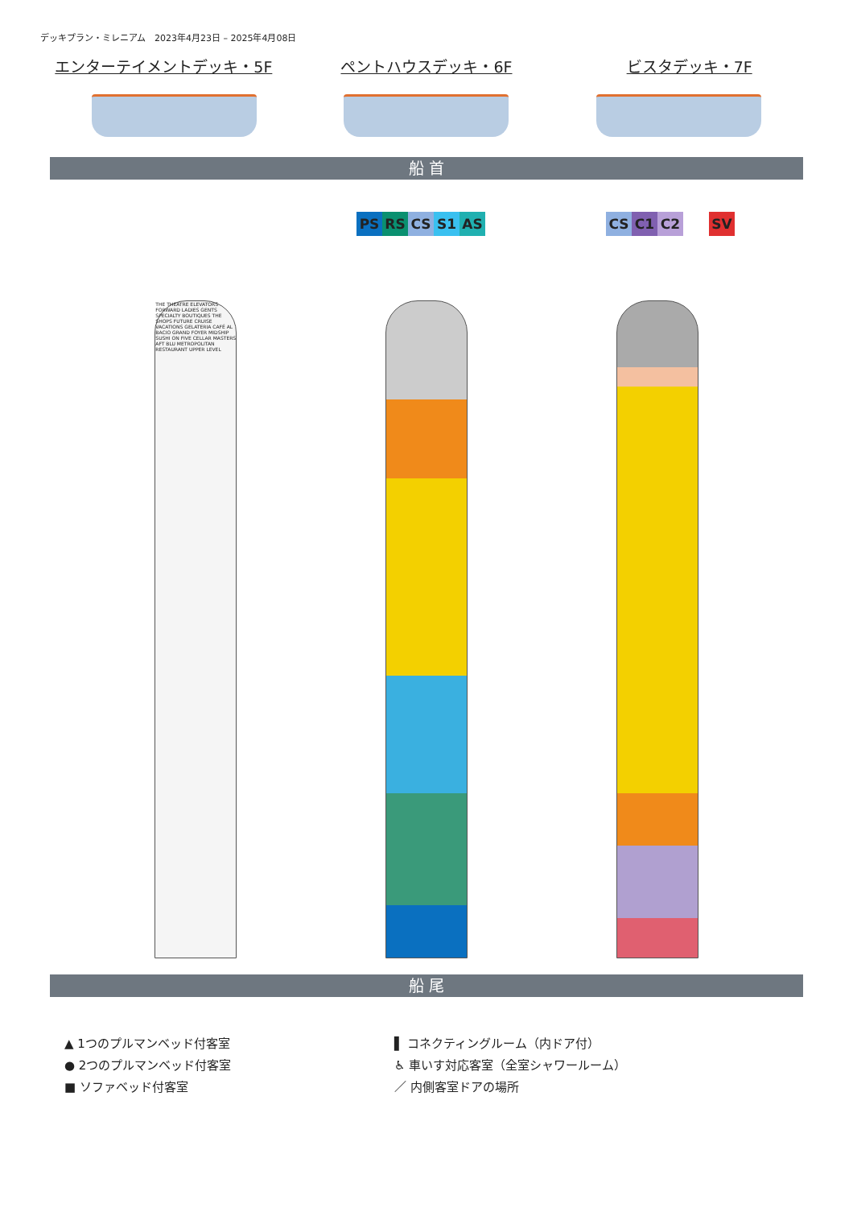デッキプラン・ミレニアム　2023年4月23日 – 2025年4月08日
エンターテイメントデッキ・5F ペントハウスデッキ・6F ビスタデッキ・7F
船 首
PS RS CS S1 AS CS C1 C2 SV
THE THEATRE ELEVATORS FORWARD LADIES GENTS SPECIALTY BOUTIQUES THE SHOPS FUTURE CRUISE VACATIONS GELATERIA CAFÉ AL BACIO GRAND FOYER MIDSHIP SUSHI ON FIVE CELLAR MASTERS AFT BLU METROPOLITAN RESTAURANT UPPER LEVEL
船 尾
▲ 1つのプルマンベッド付客室
● 2つのプルマンベッド付客室
■ ソファベッド付客室
▌ コネクティングルーム（内ドア付）
♿ 車いす対応客室（全室シャワールーム）
／ 内側客室ドアの場所